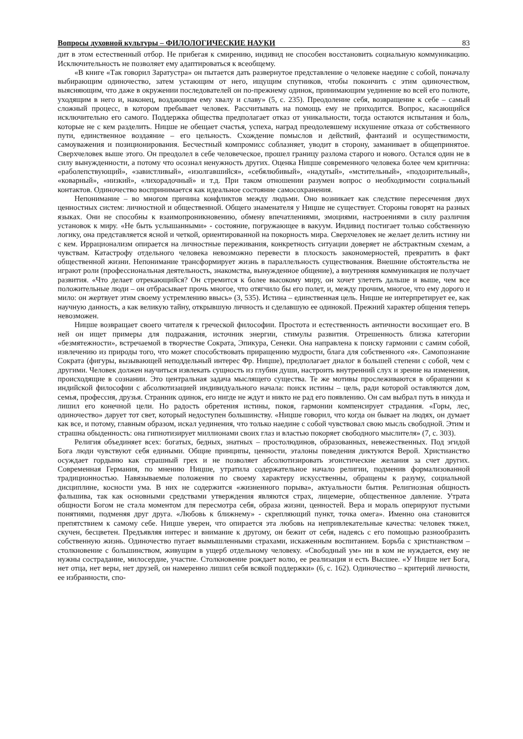Вопросы духовной культуры – ФИЛОЛОГИЧЕСКИЕ НАУКИ 83
дит в этом естественный отбор. Не прибегая к смирению, индивид не способен восстановить социальную коммуникацию. Исключительность не позволяет ему адаптироваться к всеобщему.
«В книге «Так говорил Заратустра» он пытается дать развернутое представление о человеке наедине с собой, поначалу выбирающим одиночество, затем устающим от него, ищущим спутников, чтобы покончить с этим одиночеством, выясняющим, что даже в окружении последователей он по-прежнему одинок, принимающим уединение во всей его полноте, уходящим в него и, наконец, воздающим ему хвалу и славу» (5, с. 235). Преодоление себя, возвращение к себе – самый сложный процесс, в котором пребывает человек. Рассчитывать на помощь ему не приходится. Вопрос, касающийся исключительно его самого. Поддержка общества предполагает отказ от уникальности, тогда остаются испытания и боль, которые не с кем разделить. Ницше не обещает счастья, успеха, наград преодолевшему искушение отказа от собственного пути, единственное воздаяние – его цельность. Схождение помыслов и действий, фантазий и осуществимости, самоуважения и позиционирования. Бесчестный компромисс соблазняет, уводит в сторону, заманивает в общепринятое. Сверхчеловек выше этого. Он преодолел в себе человеческое, прошел границу разлома старого и нового. Остался один не в силу вынужденности, а потому что осознал ненужность других. Оценка Ницше современного человека более чем критична: «раболепствующий», «завистливый», «изолгавшийся», «себялюбивый», «надутый», «мстительный», «подозрительный», «коварный», «низкий», «лихорадочный» и т.д. При таком отношении разумен вопрос о необходимости социальный контактов. Одиночество воспринимается как идеальное состояние самосохранения.
Непонимание – во многом причина конфликтов между людьми. Оно возникает как следствие пересечения двух ценностных систем: личностной и общественной. Общего знаменателя у Ницше не существует. Стороны говорят на разных языках. Они не способны к взаимопроникновению, обмену впечатлениями, эмоциями, настроениями в силу различия установок к миру. «Не быть услышанными» - состояние, погружающее в вакуум. Индивид постигает только собственную логику, она представляется ясной и четкой, ориентированной на покорность мира. Сверхчеловек не желает делить истину ни с кем. Иррационализм опирается на личностные переживания, конкретность ситуации доверяет не абстрактным схемам, а чувствам. Катастрофу отдельного человека невозможно перевести в плоскость закономерностей, превратить в факт общественной жизни. Непонимание трансформирует жизнь в параллельность существования. Внешние обстоятельства не играют роли (профессиональная деятельность, знакомства, вынужденное общение), а внутренняя коммуникация не получает развития. «Что делает отрекающийся? Он стремится к более высокому миру, он хочет улететь дальше и выше, чем все положительные люди – он отбрасывает прочь многое, что отягчило бы его полет, и, между прочим, многое, что ему дорого и мило: он жертвует этим своему устремлению ввысь» (3, 535). Истина – единственная цель. Ницше не интерпретирует ее, как научную данность, а как великую тайну, открывшую личность и сделавшую ее одинокой. Прежний характер общения теперь невозможен.
Ницше возвращает своего читателя к греческой философии. Простота и естественность античности восхищает его. В ней он ищет примеры для подражания, источник энергии, стимулы развития. Отрешенность близка категории «безмятежности», встречаемой в творчестве Сократа, Эпикура, Сенеки. Она направлена к поиску гармонии с самим собой, извлечению из природы того, что может способствовать приращению мудрости, блага для собственного «я». Самопознание Сократа (фигуры, вызывающей неподдельный интерес Фр. Ницше), предполагает диалог в большей степени с собой, чем с другими. Человек должен научиться извлекать сущность из глубин души, настроить внутренний слух и зрение на изменения, происходящие в сознании. Это центральная задача мыслящего существа. Те же мотивы прослеживаются в обращении к индийской философии с абсолютизацией индивидуального начала: поиск истины – цель, ради которой оставляются дом, семья, профессия, друзья. Странник одинок, его нигде не ждут и никто не рад его появлению. Он сам выбрал путь в никуда и лишил его конечной цели. Но радость обретения истины, покоя, гармонии компенсирует страдания. «Горы, лес, одиночество» дарует тот свет, который недоступен большинству. «Ницше говорил, что когда он бывает на людях, он думает как все, и потому, главным образом, искал уединения, что только наедине с собой чувствовал свою мысль свободной. Этим и страшна обыденность: она гипнотизирует миллионами своих глаз и властью покоряет свободного мыслителя» (7, с. 303).
Религия объединяет всех: богатых, бедных, знатных – простолюдинов, образованных, невежественных. Под эгидой Бога люди чувствуют себя едиными. Общие принципы, ценности, эталоны поведения диктуются Верой. Христианство осуждает гордыню как страшный грех и не позволяет абсолютизировать эгоистические желания за счет других. Современная Германия, по мнению Ницше, утратила содержательное начало религии, подменив формализованной традиционностью. Навязываемые положения по своему характеру искусственны, обращены к разуму, социальной дисциплине, косности ума. В них не содержится «жизненного порыва», актуальности бытия. Религиозная общность фальшива, так как основными средствами утверждения являются страх, лицемерие, общественное давление. Утрата общности Богом не стала моментом для пересмотра себя, образа жизни, ценностей. Вера и мораль оперируют пустыми понятиями, подменяя друг друга. «Любовь к ближнему» - скрепляющий пункт, точка омега». Именно она становится препятствием к самому себе. Ницше уверен, что опирается эта любовь на непривлекательные качества: человек тяжел, скучен, бесцветен. Предъявляя интерес и внимание к другому, он бежит от себя, надеясь с его помощью разнообразить собственную жизнь. Одиночество пугает вымышленными страхами, искаженным воспитанием. Борьба с христианством – столкновение с большинством, живущим в ущерб отдельному человеку. «Свободный ум» ни в ком не нуждается, ему не нужны сострадание, милосердие, участие. Столкновение рождает волю, ее реализация и есть Высшее. «У Ницше нет Бога, нет отца, нет веры, нет друзей, он намеренно лишил себя всякой поддержки» (6, с. 162). Одиночество – критерий личности, ее избранности, спо-